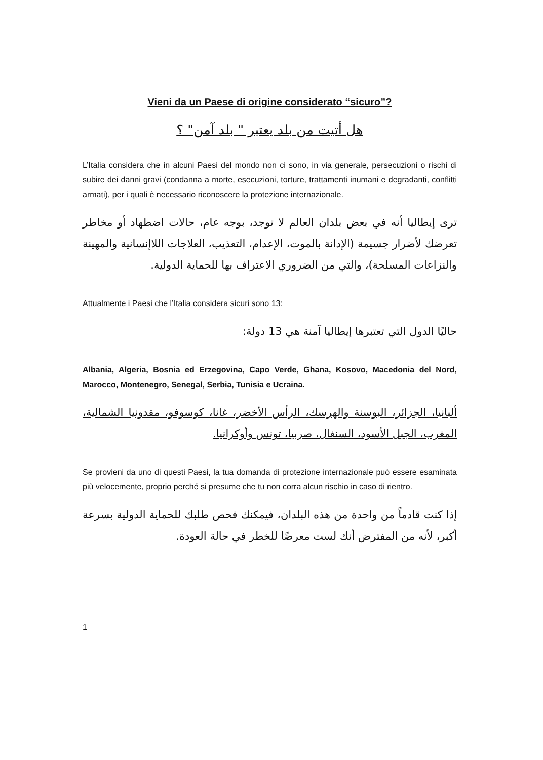Vieni da un Paese di origine considerato “sicuro”?
هل أتيت من بلد يعتبر " بلد آمن" ؟
L’Italia considera che in alcuni Paesi del mondo non ci sono, in via generale, persecuzioni o rischi di subire dei danni gravi (condanna a morte, esecuzioni, torture, trattamenti inumani e degradanti, conflitti armati), per i quali è necessario riconoscere la protezione internazionale.
ترى إيطاليا أنه في بعض بلدان العالم لا توجد، بوجه عام، حالات اضطهاد أو مخاطر تعرضك لأضرار جسيمة (الإدانة بالموت، الإعدام، التعذيب، العلاجات اللاإنسانية والمهينة والنزاعات المسلحة)، والتي من الضروري الاعتراف بها للحماية الدولية.
Attualmente i Paesi che l’Italia considera sicuri sono 13:
حاليًا الدول التي تعتبرها إيطاليا آمنة هي 13 دولة:
Albania, Algeria, Bosnia ed Erzegovina, Capo Verde, Ghana, Kosovo, Macedonia del Nord, Marocco, Montenegro, Senegal, Serbia, Tunisia e Ucraina.
ألبانيا، الجزائر، البوسنة والهرسك، الرأس الأخضر، غانا، كوسوفو، مقدونيا الشمالية، المغرب، الجبل الأسود، السنغال، صربيا، تونس وأوكرانيا.
Se provieni da uno di questi Paesi, la tua domanda di protezione internazionale può essere esaminata più velocemente, proprio perché si presume che tu non corra alcun rischio in caso di rientro.
إذا كنت قادماً من واحدة من هذه البلدان، فيمكنك فحص طلبك للحماية الدولية بسرعة أكبر، لأنه من المفترض أنك لست معرضًا للخطر في حالة العودة.
1